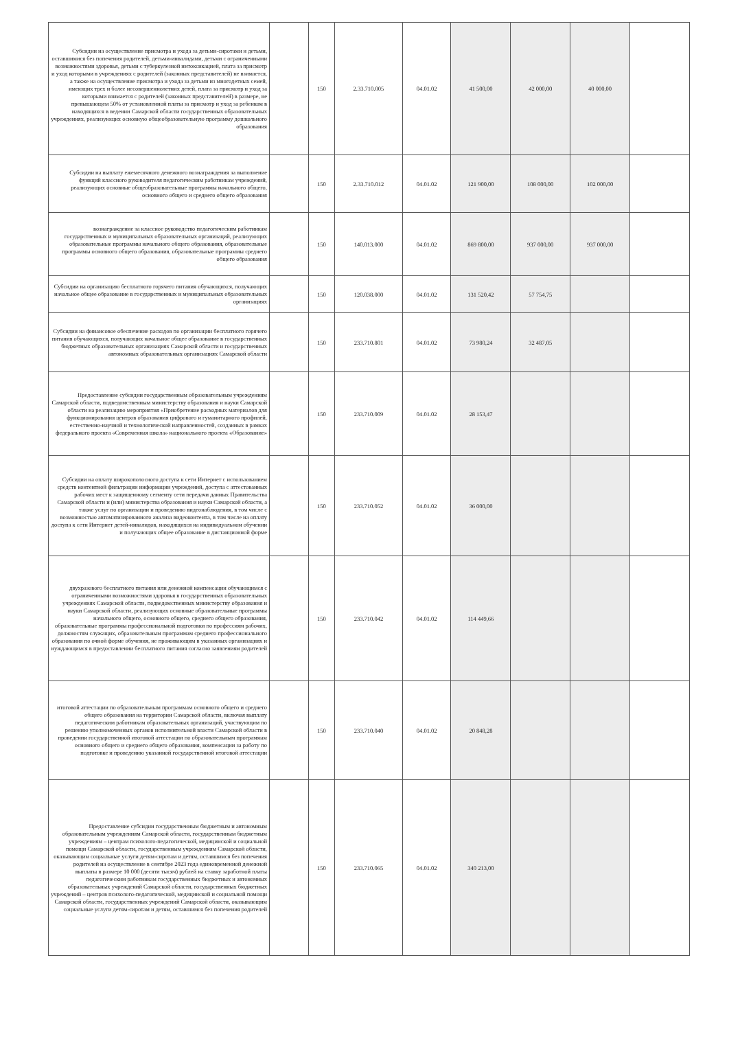| Субсидии на осуществление присмотра и ухода за детьми-сиротами и детьми, оставшимися без попечения родителей, детьми-инвалидами, детьми с ограниченными возможностями здоровья, детьми с туберкулезной интоксикацией, плата за присмотр и уход которыми в учреждениях с родителей (законных представителей) не взимается, а также на осуществление присмотра и ухода за детьми из многодетных семей, имеющих трех и более несовершеннолетних детей, плата за присмотр и уход за которыми взимается с родителей (законных представителей) в размере, не превышающем 50% от установленной платы за присмотр и уход за ребенком в находящихся в ведении Самарской области государственных образовательных учреждениях, реализующих основную общеобразовательную программу дошкольного образования | | 150 | 2.33.710.005 | 04.01.02 | 41 500,00 | 42 000,00 | 40 000,00 | |
| Субсидии на выплату ежемесячного денежного вознаграждения за выполнение функций классного руководителя педагогическим работникам учреждений, реализующих основные общеобразовательные программы начального общего, основного общего и среднего общего образования | | 150 | 2.33.710.012 | 04.01.02 | 121 900,00 | 108 000,00 | 102 000,00 | |
| вознаграждение за классное руководство педагогическим работникам государственных и муниципальных образовательных организаций, реализующих образовательные программы начального общего образования, образовательные программы основного общего образования, образовательные программы среднего общего образования | | 150 | 140.013.000 | 04.01.02 | 869 800,00 | 937 000,00 | 937 000,00 | |
| Субсидии на организацию бесплатного горячего питания обучающихся, получающих начальное общее образование в государственных и муниципальных образовательных организациях | | 150 | 120.038.000 | 04.01.02 | 131 520,42 | 57 754,75 | | |
| Субсидии на финансовое обеспечение расходов по организации бесплатного горячего питания обучающихся, получающих начальное общее образование в государственных бюджетных образовательных организациях Самарской области и государственных автономных образовательных организациях Самарской области | | 150 | 233.710.801 | 04.01.02 | 73 980,24 | 32 487,05 | | |
| Предоставление субсидии государственным образовательным учреждениям Самарской области, подведомственным министерству образования и науки Самарской области на реализацию мероприятия «Приобретение расходных материалов для функционирования центров образования цифрового и гуманитарного профилей, естественно-научной и технологической направленностей, созданных в рамках федерального проекта «Современная школа» национального проекта «Образование» | | 150 | 233.710.009 | 04.01.02 | 28 153,47 | | | |
| Субсидии на оплату широкополосного доступа к сети Интернет с использованием средств контентной фильтрации информации учреждений, доступа с аттестованных рабочих мест к защищенному сегменту сети передачи данных Правительства Самарской области и (или) министерства образования и науки Самарской области, а также услуг по организации и проведению видеонаблюдения, в том числе с возможностью автоматизированного анализа видеоконтента, в том числе на оплату доступа к сети Интернет детей-инвалидов, находящихся на индивидуальном обучении и получающих общее образование в дистанционной форме | | 150 | 233.710.052 | 04.01.02 | 36 000,00 | | | |
| двухразового бесплатного питания или денежной компенсации обучающимся с ограниченными возможностями здоровья в государственных образовательных учреждениях Самарской области, подведомственных министерству образования и науки Самарской области, реализующих основные образовательные программы начального общего, основного общего, среднего общего образования, образовательные программы профессиональной подготовки по профессиям рабочих, должностям служащих, образовательным программам среднего профессионального образования по очной форме обучения, не проживающим в указанных организациях и нуждающимся в предоставлении бесплатного питания согласно заявлениям родителей | | 150 | 233.710.042 | 04.01.02 | 114 449,66 | | | |
| итоговой аттестации по образовательным программам основного общего и среднего общего образования на территории Самарской области, включая выплату педагогическим работникам образовательных организаций, участвующим по решению уполномоченных органов исполнительной власти Самарской области в проведении государственной итоговой аттестации по образовательным программам основного общего и среднего общего образования, компенсации за работу по подготовке и проведению указанной государственной итоговой аттестации | | 150 | 233.710.040 | 04.01.02 | 20 848,28 | | | |
| Предоставление субсидии государственным бюджетным и автономным образовательным учреждениям Самарской области, государственным бюджетным учреждениям – центрам психолого-педагогической, медицинской и социальной помощи Самарской области, государственным учреждениям Самарской области, оказывающим социальные услуги детям-сиротам и детям, оставшимся без попечения родителей на осуществление в сентябре 2023 года единовременной денежной выплаты в размере 10 000 (десяти тысяч) рублей на ставку заработной платы педагогическим работникам государственных бюджетных и автономных образовательных учреждений Самарской области, государственных бюджетных учреждений – центров психолого-педагогической, медицинской и социальной помощи Самарской области, государственных учреждений Самарской области, оказывающим социальные услуги детям-сиротам и детям, оставшимся без попечения родителей | | 150 | 233.710.065 | 04.01.02 | 340 213,00 | | | |